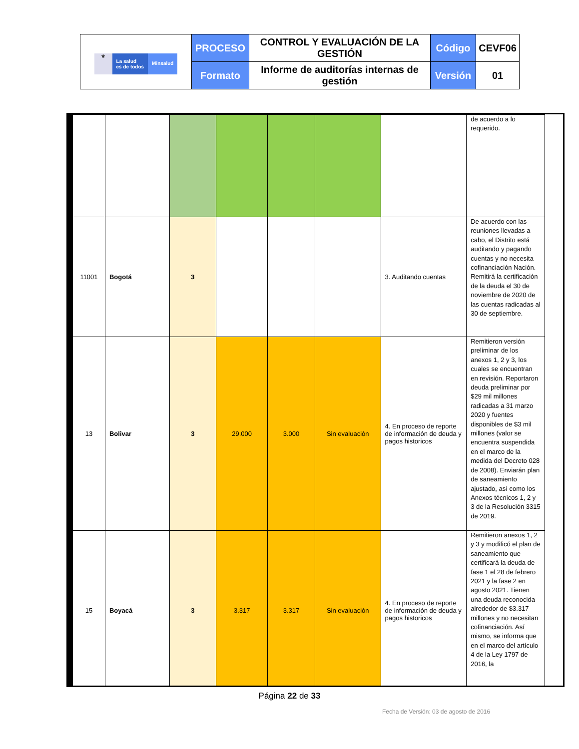| ⚜ La salud es de todos Minsalud | PROCESO | CONTROL Y EVALUACIÓN DE LA GESTIÓN | Código | CEVF06 |
| | Formato | Informe de auditorías internas de gestión | Versión | 01 |
| | | | | | | | de acuerdo a lo requerido. |
| 11001 | Bogotá | 3 | | | | 3. Auditando cuentas | De acuerdo con las reuniones llevadas a cabo, el Distrito está auditando y pagando cuentas y no necesita cofinanciación Nación. Remitirá la certificación de la deuda el 30 de noviembre de 2020 de las cuentas radicadas al 30 de septiembre. |
| 13 | Bolivar | 3 | 29.000 | 3.000 | Sin evaluación | 4. En proceso de reporte de información de deuda y pagos historicos | Remitieron versión preliminar de los anexos 1, 2 y 3, los cuales se encuentran en revisión. Reportaron deuda preliminar por $29 mil millones radicadas a 31 marzo 2020 y fuentes disponibles de $3 mil millones (valor se encuentra suspendida en el marco de la medida del Decreto 028 de 2008). Enviarán plan de saneamiento ajustado, así como los Anexos técnicos 1, 2 y 3 de la Resolución 3315 de 2019. |
| 15 | Boyacá | 3 | 3.317 | 3.317 | Sin evaluación | 4. En proceso de reporte de información de deuda y pagos historicos | Remitieron anexos 1, 2 y 3 y modificó el plan de saneamiento que certificará la deuda de fase 1 el 28 de febrero 2021 y la fase 2 en agosto 2021. Tienen una deuda reconocida alrededor de $3.317 millones y no necesitan cofinanciación. Así mismo, se informa que en el marco del artículo 4 de la Ley 1797 de 2016, la |
Página 22 de 33
Fecha de Versión: 03 de agosto de 2016